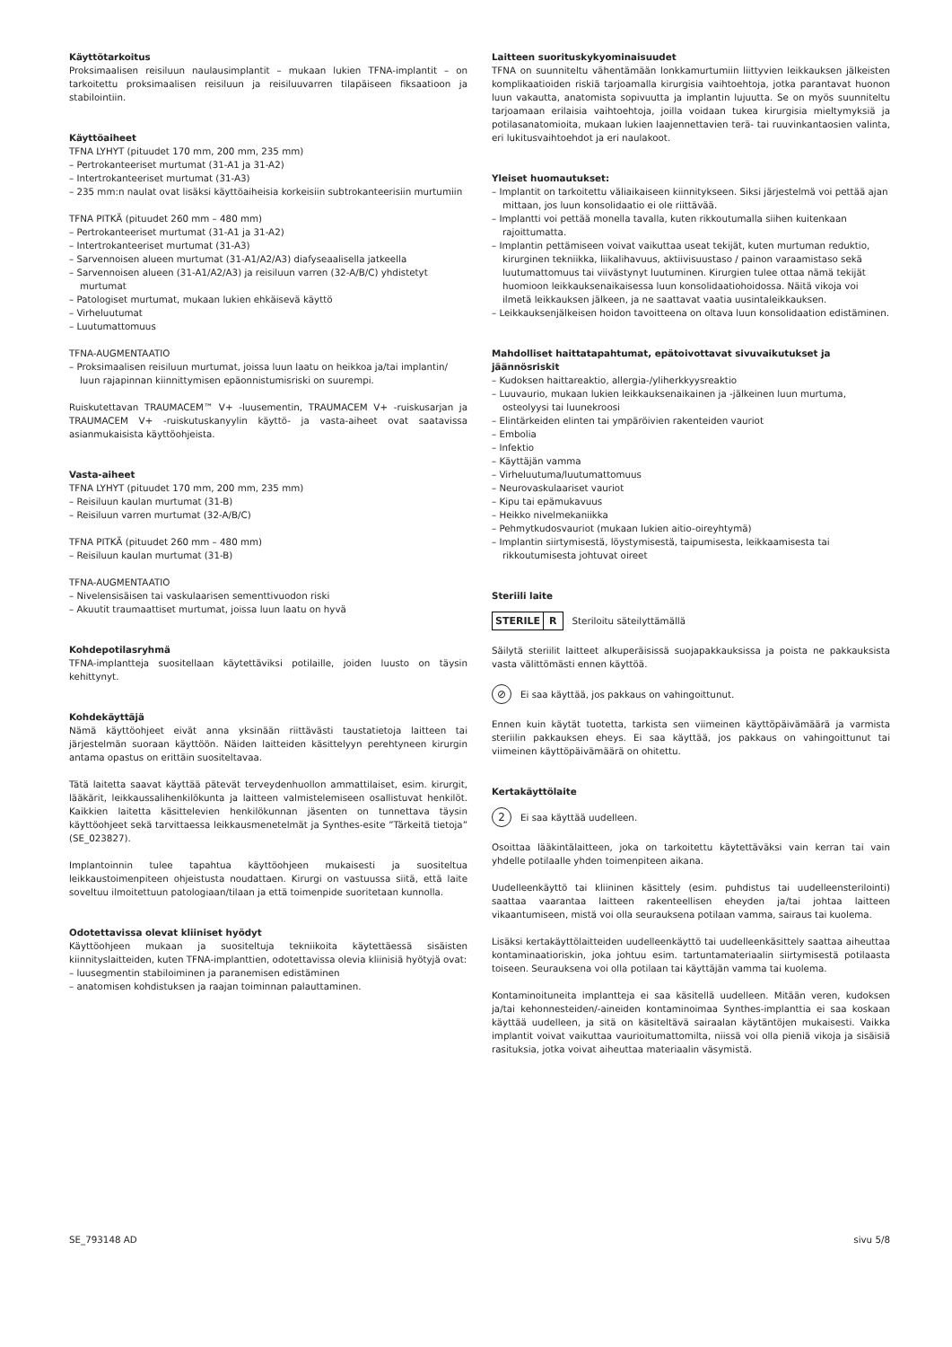Käyttötarkoitus
Proksimaalisen reisiluun naulausimplantit – mukaan lukien TFNA-implantit – on tarkoitettu proksimaalisen reisiluun ja reisiluuvarren tilapäiseen fiksaatioon ja stabilointiin.
Käyttöaiheet
TFNA LYHYT (pituudet 170 mm, 200 mm, 235 mm)
– Pertrokanteeriset murtumat (31-A1 ja 31-A2)
– Intertrokanteeriset murtumat (31-A3)
– 235 mm:n naulat ovat lisäksi käyttöaiheisia korkeisiin subtrokanteerisiin murtumiin
TFNA PITKÄ (pituudet 260 mm – 480 mm)
– Pertrokanteeriset murtumat (31-A1 ja 31-A2)
– Intertrokanteeriset murtumat (31-A3)
– Sarvennoisen alueen murtumat (31-A1/A2/A3) diafyseaalisella jatkeella
– Sarvennoisen alueen (31-A1/A2/A3) ja reisiluun varren (32-A/B/C) yhdistetyt murtumat
– Patologiset murtumat, mukaan lukien ehkäisevä käyttö
– Virheluutumat
– Luutumattomuus
TFNA-AUGMENTAATIO
– Proksimaalisen reisiluun murtumat, joissa luun laatu on heikkoa ja/tai implantin/ luun rajapinnan kiinnittymisen epäonnistumisriski on suurempi.
Ruiskutettavan TRAUMACEM™ V+ -luusementin, TRAUMACEM V+ -ruiskusarjan ja TRAUMACEM V+ -ruiskutuskanyylin käyttö- ja vasta-aiheet ovat saatavissa asianmukaisista käyttöohjeista.
Vasta-aiheet
TFNA LYHYT (pituudet 170 mm, 200 mm, 235 mm)
– Reisiluun kaulan murtumat (31-B)
– Reisiluun varren murtumat (32-A/B/C)
TFNA PITKÄ (pituudet 260 mm – 480 mm)
– Reisiluun kaulan murtumat (31-B)
TFNA-AUGMENTAATIO
– Nivelensisäisen tai vaskulaarisen sementtivuodon riski
– Akuutit traumaattiset murtumat, joissa luun laatu on hyvä
Kohdepotilasryhmä
TFNA-implantteja suositellaan käytettäviksi potilaille, joiden luusto on täysin kehittynyt.
Kohdekäyttäjä
Nämä käyttöohjeet eivät anna yksinään riittävästi taustatietoja laitteen tai järjestelmän suoraan käyttöön. Näiden laitteiden käsittelyyn perehtyneen kirurgin antama opastus on erittäin suositeltavaa.
Tätä laitetta saavat käyttää pätevät terveydenhuollon ammattilaiset, esim. kirurgit, lääkärit, leikkaussalihenkilökunta ja laitteen valmistelemiseen osallistuvat henkilöt. Kaikkien laitetta käsittelevien henkilökunnan jäsenten on tunnettava täysin käyttöohjeet sekä tarvittaessa leikkausmenetelmät ja Synthes-esite ”Tärkeitä tietoja” (SE_023827).
Implantoinnin tulee tapahtua käyttöohjeen mukaisesti ja suositeltua leikkaustoimenpiteen ohjeistusta noudattaen. Kirurgi on vastuussa siitä, että laite soveltuu ilmoitettuun patologiaan/tilaan ja että toimenpide suoritetaan kunnolla.
Odotettavissa olevat kliiniset hyödyt
Käyttöohjeen mukaan ja suositeltuja tekniikoita käytettäessä sisäisten kiinnityslaitteiden, kuten TFNA-implanttien, odotettavissa olevia kliinisiä hyötyjä ovat:
– luusegmentin stabiloiminen ja paranemisen edistäminen
– anatomisen kohdistuksen ja raajan toiminnan palauttaminen.
Laitteen suorituskykyominaisuudet
TFNA on suunniteltu vähentämään lonkkamurtumiin liittyvien leikkauksen jälkeisten komplikaatioiden riskiä tarjoamalla kirurgisia vaihtoehtoja, jotka parantavat huonon luun vakautta, anatomista sopivuutta ja implantin lujuutta. Se on myös suunniteltu tarjoamaan erilaisia vaihtoehtoja, joilla voidaan tukea kirurgisia mieltymyksiä ja potilasanatomioita, mukaan lukien laajennettavien terä- tai ruuvinkantaosien valinta, eri lukitusvaihtoehdot ja eri naulakoot.
Yleiset huomautukset:
– Implantit on tarkoitettu väliaikaiseen kiinnitykseen. Siksi järjestelmä voi pettää ajan mittaan, jos luun konsolidaatio ei ole riittävää.
– Implantti voi pettää monella tavalla, kuten rikkoutumalla siihen kuitenkaan rajoittumatta.
– Implantin pettämiseen voivat vaikuttaa useat tekijät, kuten murtuman reduktio, kirurginen tekniikka, liikalihavuus, aktiivisuustaso / painon varaamistaso sekä luutumattomuus tai viivästynyt luutuminen. Kirurgien tulee ottaa nämä tekijät huomioon leikkauksenaikaisessa luun konsolidaatiohoidossa. Näitä vikoja voi ilmetä leikkauksen jälkeen, ja ne saattavat vaatia uusintaleikkauksen.
– Leikkauksenjälkeisen hoidon tavoitteena on oltava luun konsolidaation edistäminen.
Mahdolliset haittatapahtumat, epätoivottavat sivuvaikutukset ja jäännösriskit
– Kudoksen haittareaktio, allergia-/yliherkkyysreaktio
– Luuvaurio, mukaan lukien leikkauksenaikainen ja -jälkeinen luun murtuma, osteolyysi tai luunekroosi
– Elintärkeiden elinten tai ympäröivien rakenteiden vauriot
– Embolia
– Infektio
– Käyttäjän vamma
– Virheluutuma/luutumattomuus
– Neurovaskulaariset vauriot
– Kipu tai epämukavuus
– Heikko nivelmekaniikka
– Pehmytkudosvauriot (mukaan lukien aitio-oireyhtymä)
– Implantin siirtymisestä, löystymisestä, taipumisesta, leikkaamisesta tai rikkoutumisesta johtuvat oireet
Steriili laite
STERILE R Steriloitu säteilyttämällä
Säilytä steriilit laitteet alkuperäisissä suojapakkauksissa ja poista ne pakkauksista vasta välittömästi ennen käyttöä.
⊘
Ei saa käyttää, jos pakkaus on vahingoittunut.
Ennen kuin käytät tuotetta, tarkista sen viimeinen käyttöpäivämäärä ja varmista steriilin pakkauksen eheys. Ei saa käyttää, jos pakkaus on vahingoittunut tai viimeinen käyttöpäivämäärä on ohitettu.
Kertakäyttölaite
2
Ei saa käyttää uudelleen.
Osoittaa lääkintälaitteen, joka on tarkoitettu käytettäväksi vain kerran tai vain yhdelle potilaalle yhden toimenpiteen aikana.
Uudelleenkäyttö tai kliininen käsittely (esim. puhdistus tai uudelleensterilointi) saattaa vaarantaa laitteen rakenteellisen eheyden ja/tai johtaa laitteen vikaantumiseen, mistä voi olla seurauksena potilaan vamma, sairaus tai kuolema.
Lisäksi kertakäyttölaitteiden uudelleenkäyttö tai uudelleenkäsittely saattaa aiheuttaa kontaminaatioriskin, joka johtuu esim. tartuntamateriaalin siirtymisestä potilaasta toiseen. Seurauksena voi olla potilaan tai käyttäjän vamma tai kuolema.
Kontaminoituneita implantteja ei saa käsitellä uudelleen. Mitään veren, kudoksen ja/tai kehonnesteiden/-aineiden kontaminoimaa Synthes-implanttia ei saa koskaan käyttää uudelleen, ja sitä on käsiteltävä sairaalan käytäntöjen mukaisesti. Vaikka implantit voivat vaikuttaa vaurioitumattomilta, niissä voi olla pieniä vikoja ja sisäisiä rasituksia, jotka voivat aiheuttaa materiaalin väsymistä.
SE_793148 AD sivu 5/8